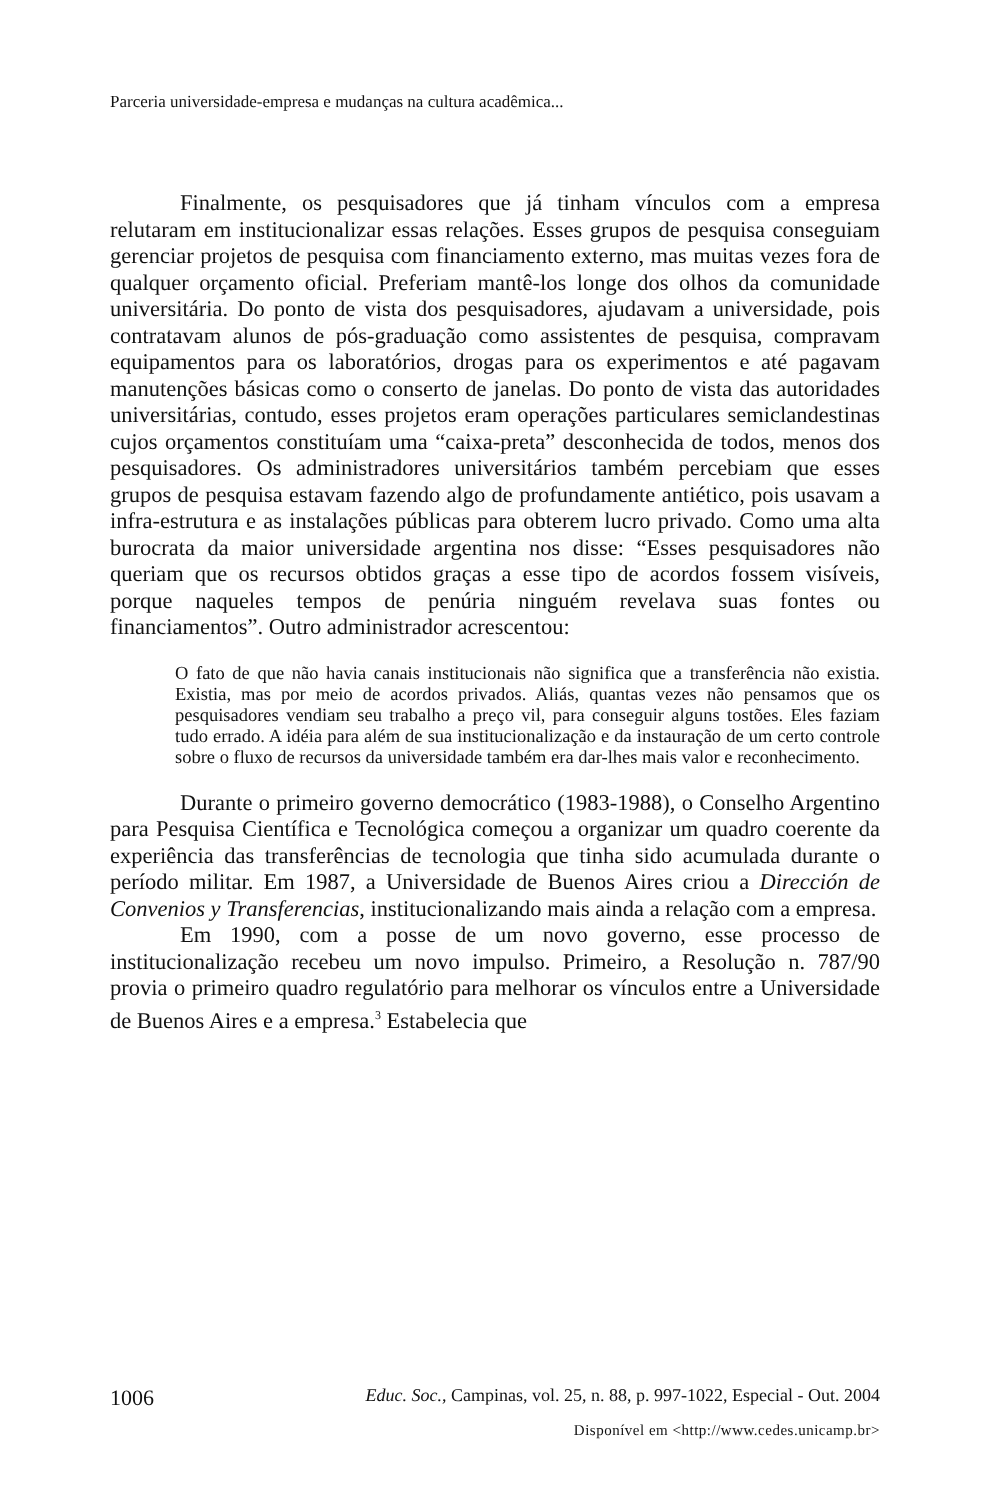Parceria universidade-empresa e mudanças na cultura acadêmica...
Finalmente, os pesquisadores que já tinham vínculos com a empresa relutaram em institucionalizar essas relações. Esses grupos de pesquisa conseguiam gerenciar projetos de pesquisa com financiamento externo, mas muitas vezes fora de qualquer orçamento oficial. Preferiam mantê-los longe dos olhos da comunidade universitária. Do ponto de vista dos pesquisadores, ajudavam a universidade, pois contratavam alunos de pós-graduação como assistentes de pesquisa, compravam equipamentos para os laboratórios, drogas para os experimentos e até pagavam manutenções básicas como o conserto de janelas. Do ponto de vista das autoridades universitárias, contudo, esses projetos eram operações particulares semiclandestinas cujos orçamentos constituíam uma “caixa-preta” desconhecida de todos, menos dos pesquisadores. Os administradores universitários também percebiam que esses grupos de pesquisa estavam fazendo algo de profundamente antiético, pois usavam a infra-estrutura e as instalações públicas para obterem lucro privado. Como uma alta burocrata da maior universidade argentina nos disse: “Esses pesquisadores não queriam que os recursos obtidos graças a esse tipo de acordos fossem visíveis, porque naqueles tempos de penúria ninguém revelava suas fontes ou financiamentos”. Outro administrador acrescentou:
O fato de que não havia canais institucionais não significa que a transferência não existia. Existia, mas por meio de acordos privados. Aliás, quantas vezes não pensamos que os pesquisadores vendiam seu trabalho a preço vil, para conseguir alguns tostões. Eles faziam tudo errado. A idéia para além de sua institucionalização e da instauração de um certo controle sobre o fluxo de recursos da universidade também era dar-lhes mais valor e reconhecimento.
Durante o primeiro governo democrático (1983-1988), o Conselho Argentino para Pesquisa Científica e Tecnológica começou a organizar um quadro coerente da experiência das transferências de tecnologia que tinha sido acumulada durante o período militar. Em 1987, a Universidade de Buenos Aires criou a Dirección de Convenios y Transferencias, institucionalizando mais ainda a relação com a empresa.
Em 1990, com a posse de um novo governo, esse processo de institucionalização recebeu um novo impulso. Primeiro, a Resolução n. 787/90 provia o primeiro quadro regulatório para melhorar os vínculos entre a Universidade de Buenos Aires e a empresa.<sup>3</sup> Estabelecia que
1006 Educ. Soc., Campinas, vol. 25, n. 88, p. 997-1022, Especial - Out. 2004
Disponível em <http://www.cedes.unicamp.br>